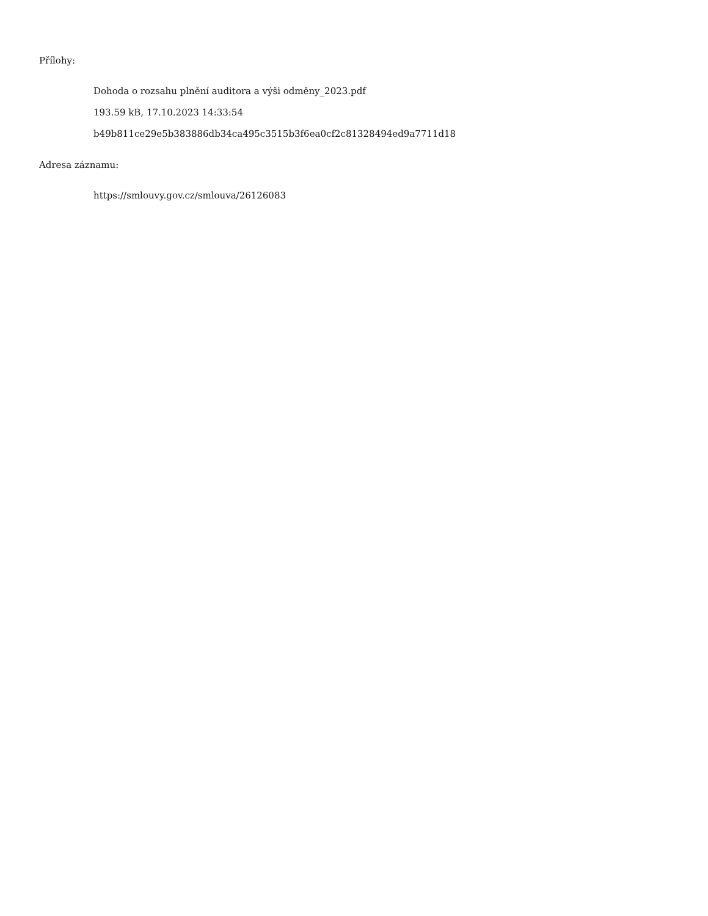Přílohy:
Dohoda o rozsahu plnění auditora a výši odměny_2023.pdf
193.59 kB, 17.10.2023 14:33:54
b49b811ce29e5b383886db34ca495c3515b3f6ea0cf2c81328494ed9a7711d18
Adresa záznamu:
https://smlouvy.gov.cz/smlouva/26126083